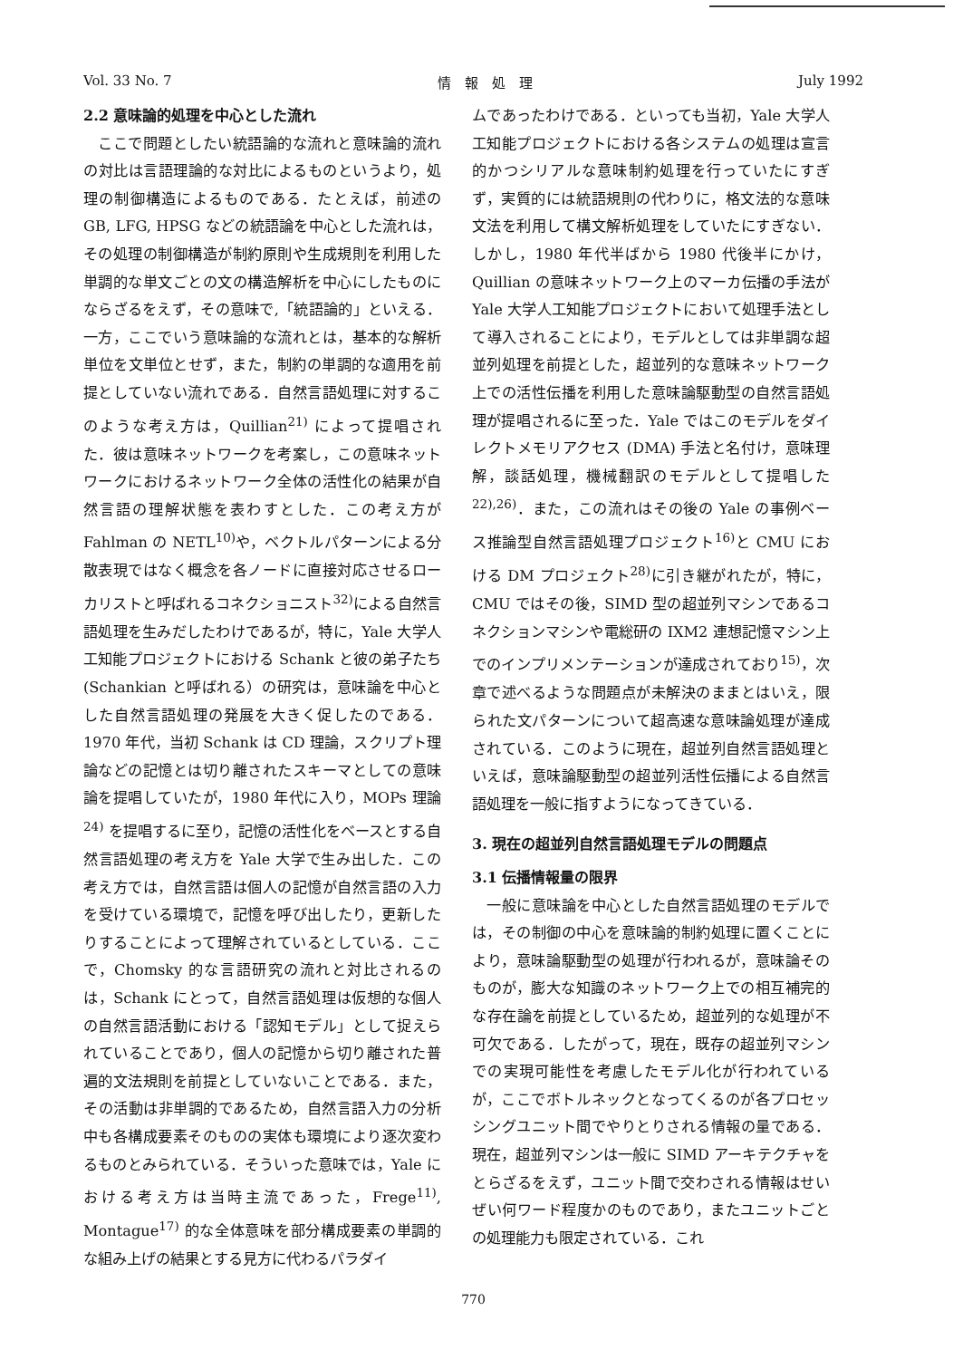Vol. 33 No. 7 情　報　処　理 July 1992
2.2 意味論的処理を中心とした流れ
ここで問題としたい統語論的な流れと意味論的流れの対比は言語理論的な対比によるものというより，処理の制御構造によるものである．たとえば，前述の GB, LFG, HPSG などの統語論を中心とした流れは，その処理の制御構造が制約原則や生成規則を利用した単調的な単文ごとの文の構造解析を中心にしたものにならざるをえず，その意味で,「統語論的」といえる．一方，ここでいう意味論的な流れとは，基本的な解析単位を文単位とせず，また，制約の単調的な適用を前提としていない流れである．自然言語処理に対するこのような考え方は，Quillian<sup>21)</sup> によって提唱された．彼は意味ネットワークを考案し，この意味ネットワークにおけるネットワーク全体の活性化の結果が自然言語の理解状態を表わすとした．この考え方が Fahlman の NETL<sup>10)</sup>や，ベクトルパターンによる分散表現ではなく概念を各ノードに直接対応させるローカリストと呼ばれるコネクショニスト<sup>32)</sup>による自然言語処理を生みだしたわけであるが，特に，Yale 大学人工知能プロジェクトにおける Schank と彼の弟子たち (Schankian と呼ばれる）の研究は，意味論を中心とした自然言語処理の発展を大きく促したのである．1970 年代，当初 Schank は CD 理論，スクリプト理論などの記憶とは切り離されたスキーマとしての意味論を提唱していたが，1980 年代に入り，MOPs 理論<sup>24)</sup> を提唱するに至り，記憶の活性化をベースとする自然言語処理の考え方を Yale 大学で生み出した．この考え方では，自然言語は個人の記憶が自然言語の入力を受けている環境で，記憶を呼び出したり，更新したりすることによって理解されているとしている．ここで，Chomsky 的な言語研究の流れと対比されるのは，Schank にとって，自然言語処理は仮想的な個人の自然言語活動における「認知モデル」として捉えられていることであり，個人の記憶から切り離された普遍的文法規則を前提としていないことである．また，その活動は非単調的であるため，自然言語入力の分析中も各構成要素そのものの実体も環境により逐次変わるものとみられている．そういった意味では，Yale における考え方は当時主流であった，Frege<sup>11)</sup>, Montague<sup>17)</sup> 的な全体意味を部分構成要素の単調的な組み上げの結果とする見方に代わるパラダイ
ムであったわけである．といっても当初，Yale 大学人工知能プロジェクトにおける各システムの処理は宣言的かつシリアルな意味制約処理を行っていたにすぎず，実質的には統語規則の代わりに，格文法的な意味文法を利用して構文解析処理をしていたにすぎない．しかし，1980 年代半ばから 1980 代後半にかけ，Quillian の意味ネットワーク上のマーカ伝播の手法が Yale 大学人工知能プロジェクトにおいて処理手法として導入されることにより，モデルとしては非単調な超並列処理を前提とした，超並列的な意味ネットワーク上での活性伝播を利用した意味論駆動型の自然言語処理が提唱されるに至った．Yale ではこのモデルをダイレクトメモリアクセス (DMA) 手法と名付け，意味理解，談話処理，機械翻訳のモデルとして提唱した<sup>22),26)</sup>．また，この流れはその後の Yale の事例ベース推論型自然言語処理プロジェクト<sup>16)</sup>と CMU における DM プロジェクト<sup>28)</sup>に引き継がれたが，特に，CMU ではその後，SIMD 型の超並列マシンであるコネクションマシンや電総研の IXM2 連想記憶マシン上でのインプリメンテーションが達成されており<sup>15)</sup>，次章で述べるような問題点が未解決のままとはいえ，限られた文パターンについて超高速な意味論処理が達成されている．このように現在，超並列自然言語処理といえば，意味論駆動型の超並列活性伝播による自然言語処理を一般に指すようになってきている．
3. 現在の超並列自然言語処理モデルの問題点
3.1 伝播情報量の限界
一般に意味論を中心とした自然言語処理のモデルでは，その制御の中心を意味論的制約処理に置くことにより，意味論駆動型の処理が行われるが，意味論そのものが，膨大な知識のネットワーク上での相互補完的な存在論を前提としているため，超並列的な処理が不可欠である．したがって，現在，既存の超並列マシンでの実現可能性を考慮したモデル化が行われているが，ここでボトルネックとなってくるのが各プロセッシングユニット間でやりとりされる情報の量である．現在，超並列マシンは一般に SIMD アーキテクチャをとらざるをえず，ユニット間で交わされる情報はせいぜい何ワード程度かのものであり，またユニットごとの処理能力も限定されている．これ
770